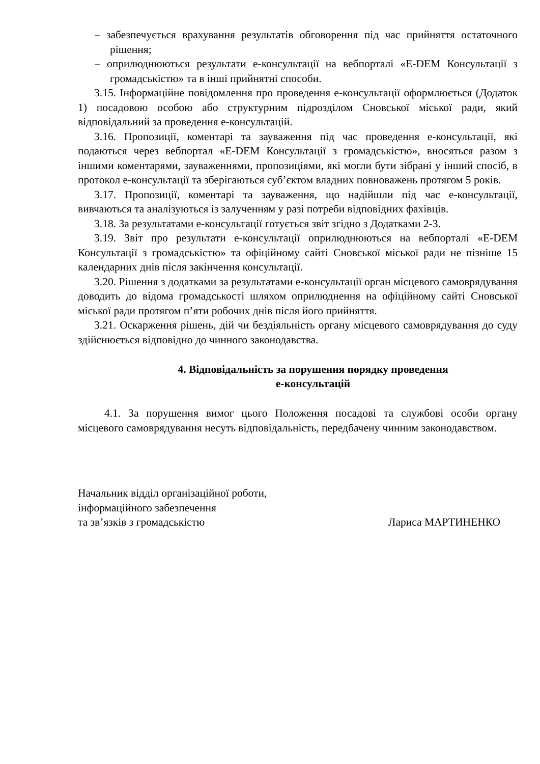– забезпечується врахування результатів обговорення під час прийняття остаточного рішення;
– оприлюднюються результати е-консультації на вебпорталі «E-DEM Консультації з громадськістю» та в інші прийнятні способи.
3.15. Інформаційне повідомлення про проведення е-консультації оформлюється (Додаток 1) посадовою особою або структурним підрозділом Сновської міської ради, який відповідальний за проведення е-консультацій.
3.16. Пропозиції, коментарі та зауваження під час проведення е-консультації, які подаються через вебпортал «E-DEM Консультації з громадськістю», вносяться разом з іншими коментарями, зауваженнями, пропозиціями, які могли бути зібрані у інший спосіб, в протокол е-консультації та зберігаються суб’єктом владних повноважень протягом 5 років.
3.17. Пропозиції, коментарі та зауваження, що надійшли під час е-консультації, вивчаються та аналізуються із залученням у разі потреби відповідних фахівців.
3.18. За результатами е-консультації готується звіт згідно з Додатками 2-3.
3.19. Звіт про результати е-консультації оприлюднюються на вебпорталі «E-DEM Консультації з громадськістю» та офіційному сайті Сновської міської ради не пізніше 15 календарних днів після закінчення консультації.
3.20. Рішення з додатками за результатами е-консультації орган місцевого самоврядування доводить до відома громадськості шляхом оприлюднення на офіційному сайті Сновської міської ради протягом п’яти робочих днів після його прийняття.
3.21. Оскарження рішень, дій чи бездіяльність органу місцевого самоврядування до суду здійснюється відповідно до чинного законодавства.
4. Відповідальність за порушення порядку проведення
е-консультацій
4.1. За порушення вимог цього Положення посадові та службові особи органу місцевого самоврядування несуть відповідальність, передбачену чинним законодавством.
Начальник відділ організаційної роботи,
інформаційного забезпечення
та зв’язків з громадськістю
Лариса МАРТИНЕНКО